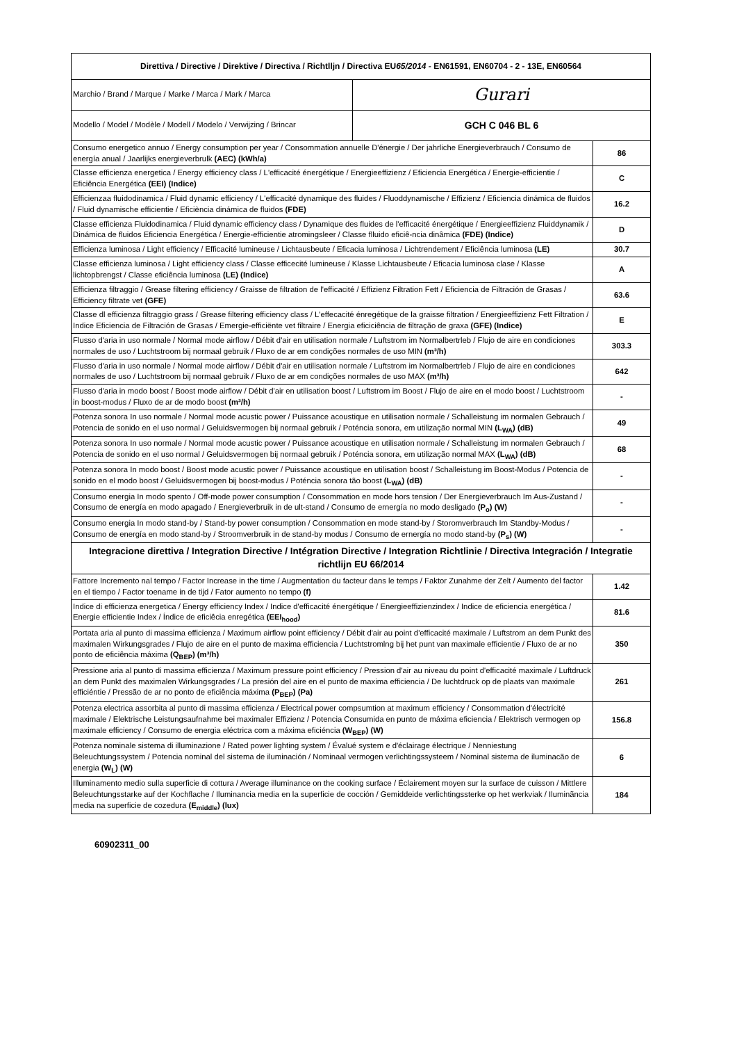| Direttiva / Directive / Direktive / Directiva / Richtlljn / Directiva EU 65/2014 - EN61591, EN60704 - 2 - 13E, EN60564 | | |
| --- | --- | --- |
| Marchio / Brand / Marque / Marke / Marca / Mark / Marca | Gurari | |
| Modello / Model / Modèle / Modell / Modelo / Verwijzing / Brincar | GCH C 046 BL 6 | |
| Consumo energetico annuo / Energy consumption per year / Consommation annuelle D'énergie / Der jahrliche Energieverbrauch / Consumo de energía anual / Jaarlijks energieverbrulk (AEC) (kWh/a) | | 86 |
| Classe efficienza energetica / Energy efficiency class / L'efficacité énergétique / Energieeffizienz / Eficiencia Energética / Energie-efficientie / Eficiência Energética (EEI) (Indice) | | C |
| Efficienzaa fluidodinamica / Fluid dynamic efficiency / L'efficacité dynamique des fluides / Fluoddynamische / Effizienz / Eficiencia dinámica de fluidos / Fluid dynamische efficientie / Eficiència dinámica de fluidos (FDE) | | 16.2 |
| Classe efficienza Fluidodinamica / Fluid dynamic efficiency class / Dynamique des fluides de l'efficacité énergétique / Energieeffizienz Fluiddynamik / Dinámica de fluidos Eficiencia Energética / Energie-efficientie atromingsleer / Classe flluido eficiê-ncia dinâmica (FDE) (Indice) | | D |
| Efficienza luminosa / Light efficiency / Efficacité lumineuse / Lichtausbeute / Eficacia luminosa / Lichtrendement / Eficiência luminosa (LE) | | 30.7 |
| Classe efficienza luminosa / Light efficiency class / Classe efficecité lumineuse / Klasse Lichtausbeute / Eficacia luminosa clase / Klasse lichtopbrengst / Classe eficiência luminosa (LE) (Indice) | | A |
| Efficienza filtraggio / Grease filtering efficiency / Graisse de filtration de l'efficacité / Effizienz Filtration Fett / Eficiencia de Filtración de Grasas / Efficiency filtrate vet (GFE) | | 63.6 |
| Classe dl efficienza filtraggio grass / Grease filtering efficiency class / L'effecacité énregétique de la graisse filtration / Energieeffizienz Fett Filtration / Indice Eficiencia de Filtración de Grasas / Emergie-efficiënte vet filtraire / Energia eficiciência de filtração de graxa (GFE) (Indice) | | E |
| Flusso d'aria in uso normale / Normal mode airflow / Débit d'air en utilisation normale / Luftstrom im Normalbertrleb / Flujo de aire en condiciones normales de uso / Luchtstroom bij normaal gebruik / Fluxo de ar em condições normales de uso MIN (m³/h) | | 303.3 |
| Flusso d'aria in uso normale / Normal mode airflow / Débit d'air en utilisation normale / Luftstrom im Normalbertrleb / Flujo de aire en condiciones normales de uso / Luchtstroom bij normaal gebruik / Fluxo de ar em condições normales de uso MAX (m³/h) | | 642 |
| Flusso d'aria in modo boost / Boost mode airflow / Débit d'air en utilisation boost / Luftstrom im Boost / Flujo de aire en el modo boost / Luchtstroom in boost-modus / Fluxo de ar de modo boost (m³/h) | | - |
| Potenza sonora In uso normale / Normal mode acustic power / Puissance acoustique en utilisation normale / Schalleistung im normalen Gebrauch / Potencia de sonido en el uso normal / Geluidsvermogen bij normaal gebruik / Poténcia sonora, em utilização normal MIN (L<sub>WA</sub>) (dB) | | 49 |
| Potenza sonora In uso normale / Normal mode acustic power / Puissance acoustique en utilisation normale / Schalleistung im normalen Gebrauch / Potencia de sonido en el uso normal / Geluidsvermogen bij normaal gebruik / Poténcia sonora, em utilização normal MAX (L<sub>WA</sub>) (dB) | | 68 |
| Potenza sonora In modo boost / Boost mode acustic power / Puissance acoustique en utilisation boost / Schalleistung im Boost-Modus / Potencia de sonido en el modo boost / Geluidsvermogen bij boost-modus / Poténcia sonora tão boost (L<sub>WA</sub>) (dB) | | - |
| Consumo energia In modo spento / Off-mode power consumption / Consommation en mode hors tension / Der Energieverbrauch Im Aus-Zustand / Consumo de energía en modo apagado / Energieverbruik in de ult-stand / Consumo de ernergía no modo desligado (P<sub>o</sub>) (W) | | - |
| Consumo energia In modo stand-by / Stand-by power consumption / Consommation en mode stand-by / Storomverbrauch Im Standby-Modus / Consumo de energía en modo stand-by / Stroomverbruik in de stand-by modus / Consumo de ernergía no modo stand-by (P<sub>s</sub>) (W) | | - |
| Integracione direttiva / Integration Directive / Intégration Directive / Integration Richtlinie / Directiva Integración / Integratie richtlijn EU 66/2014 | | |
| Fattore Incremento nal tempo / Factor Increase in the time / Augmentation du facteur dans le temps / Faktor Zunahme der Zelt / Aumento del factor en el tiempo / Factor toename in de tijd / Fator aumento no tempo (f) | | 1.42 |
| Indice di efficienza energetica / Energy efficiency Index / Indice d'efficacité énergétique / Energieeffizienzindex / Indice de eficiencia energética / Energie efficientie Index / Índice de eficiêcia enregética (EEI<sub>hood</sub>) | | 81.6 |
| Portata aria al punto di massima efficienza / Maximum airflow point efficiency / Débit d'air au point d'efficacité maximale / Luftstrom an dem Punkt des maximalen Wirkungsgrades / Flujo de aire en el punto de maxima efficiencia / Luchtstromlng bij het punt van maximale efficientie / Fluxo de ar no ponto de eficiência máxima (Q<sub>BEP</sub>) (m³/h) | | 350 |
| Pressione aria al punto di massima efficienza / Maximum pressure point efficiency / Pression d'air au niveau du point d'efficacité maximale / Luftdruck an dem Punkt des maximalen Wirkungsgrades / La presión del aire en el punto de maxima efficiencia / De luchtdruck op de plaats van maximale efficiéntie / Pressão de ar no ponto de eficiência máxima (P<sub>BEP</sub>) (Pa) | | 261 |
| Potenza electrica assorbita al punto di massima efficienza / Electrical power compsumtion at maximum efficiency / Consommation d'électricité maximale / Elektrische Leistungsaufnahme bei maximaler Effizienz / Potencia Consumida en punto de máxima eficiencia / Elektrisch vermogen op maximale efficiency / Consumo de energia eléctrica com a máxima eficiéncia (W<sub>BEP</sub>) (W) | | 156.8 |
| Potenza nominale sistema di illuminazione / Rated power lighting system / Évalué system e d'éclairage électrique / Nenniestung Beleuchtungssystem / Potencia nominal del sistema de iluminación / Nominaal vermogen verlichtingssysteem / Nominal sistema de iluminacão de energia (W<sub>L</sub>) (W) | | 6 |
| Illuminamento medio sulla superficie di cottura / Average illuminance on the cooking surface / Éclairement moyen sur la surface de cuisson / Mittlere Beleuchtungsstarke auf der Kochflache / Iluminancia media en la superficie de cocción / Gemiddeide verlichtingssterke op het werkviak / Iluminãncia media na superficie de cozedura (E<sub>middle</sub>) (lux) | | 184 |
60902311_00